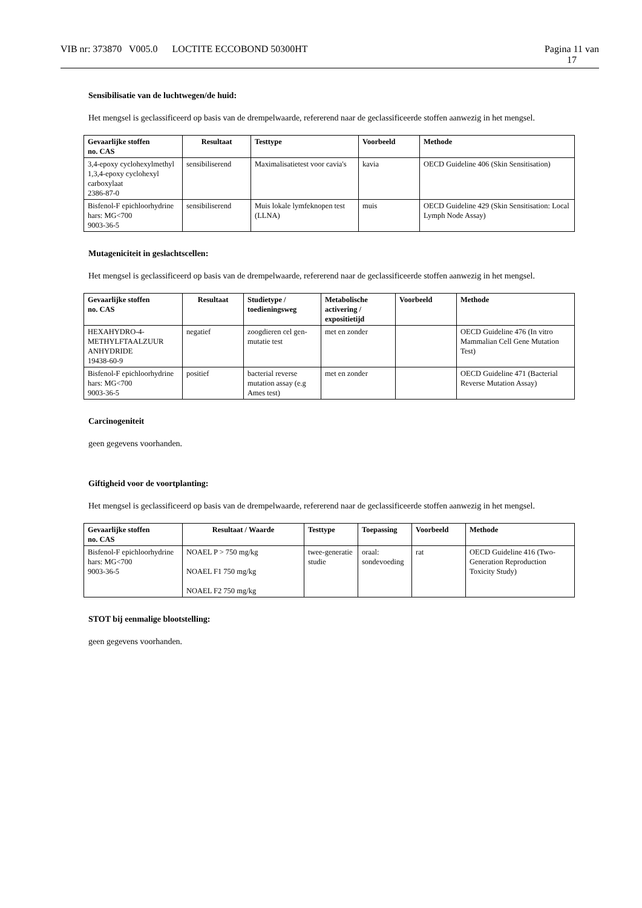VIB nr: 373870 V005.0 LOCTITE ECCOBOND 50300HT
Pagina 11 van
17
Sensibilisatie van de luchtwegen/de huid:
Het mengsel is geclassificeerd op basis van de drempelwaarde, refererend naar de geclassificeerde stoffen aanwezig in het mengsel.
| Gevaarlijke stoffen no. CAS | Resultaat | Testtype | Voorbeeld | Methode |
| --- | --- | --- | --- | --- |
| 3,4-epoxy cyclohexylmethyl 1,3,4-epoxy cyclohexyl carboxylaat 2386-87-0 | sensibiliserend | Maximalisatietest voor cavia's | kavia | OECD Guideline 406 (Skin Sensitisation) |
| Bisfenol-F epichloorhydrine hars: MG<700 9003-36-5 | sensibiliserend | Muis lokale lymfeknopen test (LLNA) | muis | OECD Guideline 429 (Skin Sensitisation: Local Lymph Node Assay) |
Mutageniciteit in geslachtscellen:
Het mengsel is geclassificeerd op basis van de drempelwaarde, refererend naar de geclassificeerde stoffen aanwezig in het mengsel.
| Gevaarlijke stoffen no. CAS | Resultaat | Studietype / toedieningsweg | Metabolische activering / expositietijd | Voorbeeld | Methode |
| --- | --- | --- | --- | --- | --- |
| HEXAHYDRO-4-METHYLFTAALZUUR ANHYDRIDE 19438-60-9 | negatief | zoogdieren cel gen-mutatie test | met en zonder | | OECD Guideline 476 (In vitro Mammalian Cell Gene Mutation Test) |
| Bisfenol-F epichloorhydrine hars: MG<700 9003-36-5 | positief | bacterial reverse mutation assay (e.g Ames test) | met en zonder | | OECD Guideline 471 (Bacterial Reverse Mutation Assay) |
Carcinogeniteit
geen gegevens voorhanden.
Giftigheid voor de voortplanting:
Het mengsel is geclassificeerd op basis van de drempelwaarde, refererend naar de geclassificeerde stoffen aanwezig in het mengsel.
| Gevaarlijke stoffen no. CAS | Resultaat / Waarde | Testtype | Toepassing | Voorbeeld | Methode |
| --- | --- | --- | --- | --- | --- |
| Bisfenol-F epichloorhydrine hars: MG<700 9003-36-5 | NOAEL P > 750 mg/kg NOAEL F1 750 mg/kg NOAEL F2 750 mg/kg | twee-generatie studie | oraal: sondevoeding | rat | OECD Guideline 416 (Two-Generation Reproduction Toxicity Study) |
STOT bij eenmalige blootstelling:
geen gegevens voorhanden.